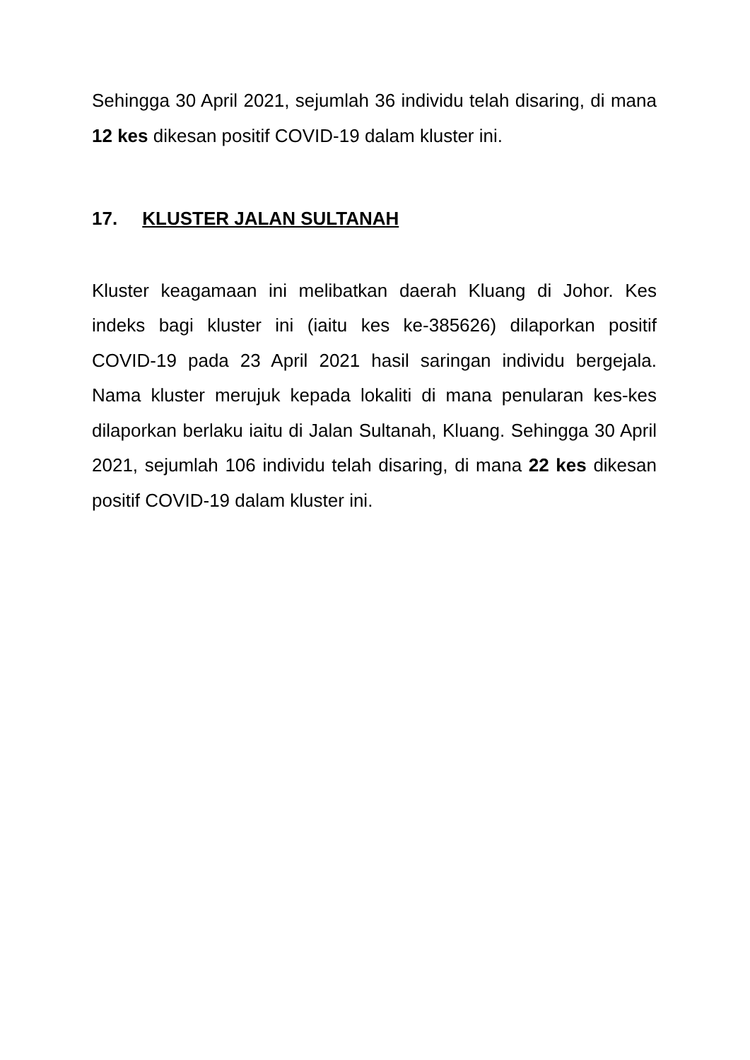Sehingga 30 April 2021, sejumlah 36 individu telah disaring, di mana 12 kes dikesan positif COVID-19 dalam kluster ini.
17. KLUSTER JALAN SULTANAH
Kluster keagamaan ini melibatkan daerah Kluang di Johor. Kes indeks bagi kluster ini (iaitu kes ke-385626) dilaporkan positif COVID-19 pada 23 April 2021 hasil saringan individu bergejala. Nama kluster merujuk kepada lokaliti di mana penularan kes-kes dilaporkan berlaku iaitu di Jalan Sultanah, Kluang. Sehingga 30 April 2021, sejumlah 106 individu telah disaring, di mana 22 kes dikesan positif COVID-19 dalam kluster ini.